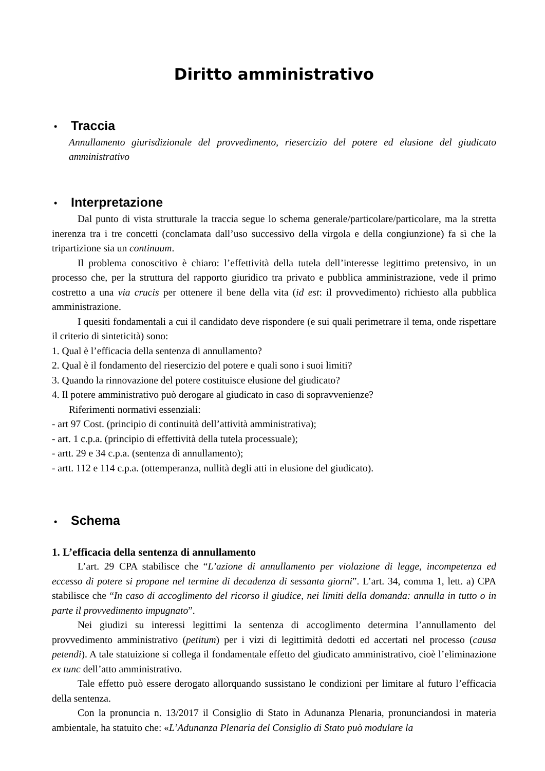Diritto amministrativo
• Traccia
Annullamento giurisdizionale del provvedimento, riesercizio del potere ed elusione del giudicato amministrativo
• Interpretazione
Dal punto di vista strutturale la traccia segue lo schema generale/particolare/particolare, ma la stretta inerenza tra i tre concetti (conclamata dall’uso successivo della virgola e della congiunzione) fa sì che la tripartizione sia un continuum.
Il problema conoscitivo è chiaro: l’effettività della tutela dell’interesse legittimo pretensivo, in un processo che, per la struttura del rapporto giuridico tra privato e pubblica amministrazione, vede il primo costretto a una via crucis per ottenere il bene della vita (id est: il provvedimento) richiesto alla pubblica amministrazione.
I quesiti fondamentali a cui il candidato deve rispondere (e sui quali perimetrare il tema, onde rispettare il criterio di sinteticità) sono:
1. Qual è l’efficacia della sentenza di annullamento?
2. Qual è il fondamento del riesercizio del potere e quali sono i suoi limiti?
3. Quando la rinnovazione del potere costituisce elusione del giudicato?
4. Il potere amministrativo può derogare al giudicato in caso di sopravvenienze?
Riferimenti normativi essenziali:
- art 97 Cost. (principio di continuità dell’attività amministrativa);
- art. 1 c.p.a. (principio di effettività della tutela processuale);
- artt. 29 e 34 c.p.a. (sentenza di annullamento);
- artt. 112 e 114 c.p.a. (ottemperanza, nullità degli atti in elusione del giudicato).
• Schema
1. L’efficacia della sentenza di annullamento
L’art. 29 CPA stabilisce che “L’azione di annullamento per violazione di legge, incompetenza ed eccesso di potere si propone nel termine di decadenza di sessanta giorni”. L’art. 34, comma 1, lett. a) CPA stabilisce che “In caso di accoglimento del ricorso il giudice, nei limiti della domanda: annulla in tutto o in parte il provvedimento impugnato”.
Nei giudizi su interessi legittimi la sentenza di accoglimento determina l’annullamento del provvedimento amministrativo (petitum) per i vizi di legittimità dedotti ed accertati nel processo (causa petendi). A tale statuizione si collega il fondamentale effetto del giudicato amministrativo, cioè l’eliminazione ex tunc dell’atto amministrativo.
Tale effetto può essere derogato allorquando sussistano le condizioni per limitare al futuro l’efficacia della sentenza.
Con la pronuncia n. 13/2017 il Consiglio di Stato in Adunanza Plenaria, pronunciandosi in materia ambientale, ha statuito che: «L’Adunanza Plenaria del Consiglio di Stato può modulare la